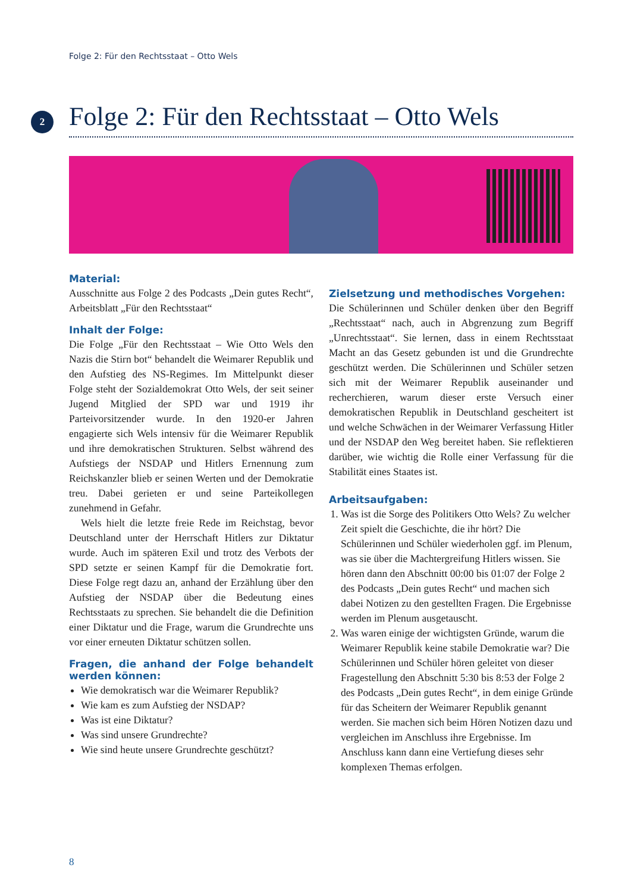Folge 2: Für den Rechtsstaat – Otto Wels
2
Folge 2: Für den Rechtsstaat – Otto Wels
Material:
Ausschnitte aus Folge 2 des Podcasts „Dein gutes Recht“, Arbeitsblatt „Für den Rechtsstaat“
Inhalt der Folge:
Die Folge „Für den Rechtsstaat – Wie Otto Wels den Nazis die Stirn bot“ behandelt die Weimarer Republik und den Aufstieg des NS-Regimes. Im Mittelpunkt dieser Folge steht der Sozialdemokrat Otto Wels, der seit seiner Jugend Mitglied der SPD war und 1919 ihr Parteivorsitzender wurde. In den 1920-er Jahren engagierte sich Wels intensiv für die Weimarer Republik und ihre demokratischen Strukturen. Selbst während des Aufstiegs der NSDAP und Hitlers Ernennung zum Reichskanzler blieb er seinen Werten und der Demokratie treu. Dabei gerieten er und seine Parteikollegen zunehmend in Gefahr.
Wels hielt die letzte freie Rede im Reichstag, bevor Deutschland unter der Herrschaft Hitlers zur Diktatur wurde. Auch im späteren Exil und trotz des Verbots der SPD setzte er seinen Kampf für die Demokratie fort. Diese Folge regt dazu an, anhand der Erzählung über den Aufstieg der NSDAP über die Bedeutung eines Rechtsstaats zu sprechen. Sie behandelt die die Definition einer Diktatur und die Frage, warum die Grundrechte uns vor einer erneuten Diktatur schützen sollen.
Fragen, die anhand der Folge behandelt werden können:
Wie demokratisch war die Weimarer Republik?
Wie kam es zum Aufstieg der NSDAP?
Was ist eine Diktatur?
Was sind unsere Grundrechte?
Wie sind heute unsere Grundrechte geschützt?
Zielsetzung und methodisches Vorgehen:
Die Schülerinnen und Schüler denken über den Begriff „Rechtsstaat“ nach, auch in Abgrenzung zum Begriff „Unrechtsstaat“. Sie lernen, dass in einem Rechtsstaat Macht an das Gesetz gebunden ist und die Grundrechte geschützt werden. Die Schülerinnen und Schüler setzen sich mit der Weimarer Republik auseinander und recherchieren, warum dieser erste Versuch einer demokratischen Republik in Deutschland gescheitert ist und welche Schwächen in der Weimarer Verfassung Hitler und der NSDAP den Weg bereitet haben. Sie reflektieren darüber, wie wichtig die Rolle einer Verfassung für die Stabilität eines Staates ist.
Arbeitsaufgaben:
1. Was ist die Sorge des Politikers Otto Wels? Zu welcher Zeit spielt die Geschichte, die ihr hört? Die Schülerinnen und Schüler wiederholen ggf. im Plenum, was sie über die Machtergreifung Hitlers wissen. Sie hören dann den Abschnitt 00:00 bis 01:07 der Folge 2 des Podcasts „Dein gutes Recht“ und machen sich dabei Notizen zu den gestellten Fragen. Die Ergebnisse werden im Plenum ausgetauscht.
2. Was waren einige der wichtigsten Gründe, warum die Weimarer Republik keine stabile Demokratie war? Die Schülerinnen und Schüler hören geleitet von dieser Fragestellung den Abschnitt 5:30 bis 8:53 der Folge 2 des Podcasts „Dein gutes Recht“, in dem einige Gründe für das Scheitern der Weimarer Republik genannt werden. Sie machen sich beim Hören Notizen dazu und vergleichen im Anschluss ihre Ergebnisse. Im Anschluss kann dann eine Vertiefung dieses sehr komplexen Themas erfolgen.
8